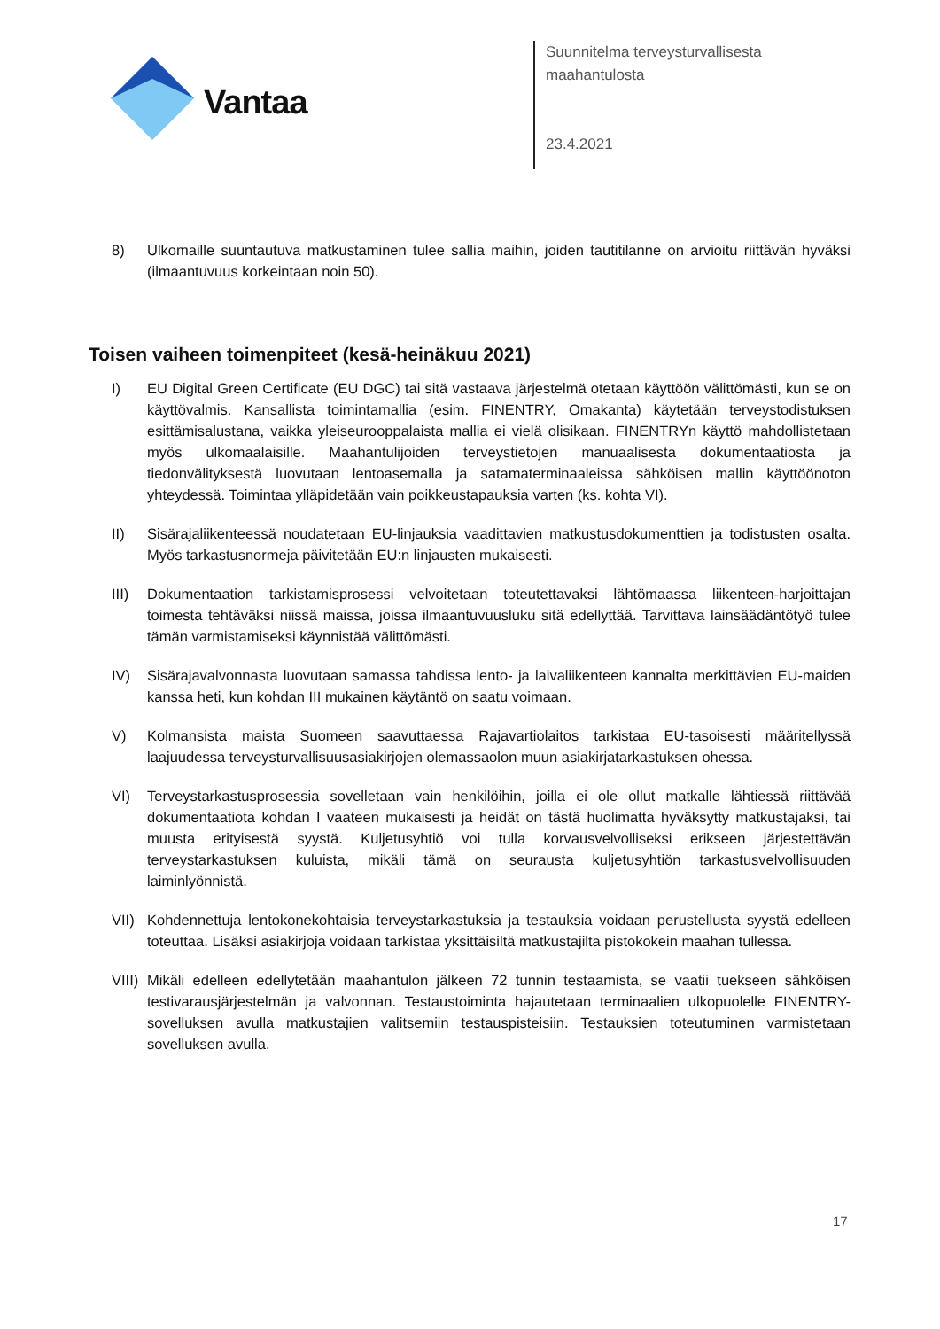Vantaa
Suunnitelma terveysturvallisesta
maahantulosta
23.4.2021
8) Ulkomaille suuntautuva matkustaminen tulee sallia maihin, joiden tautitilanne on arvioitu riittävän hyväksi (ilmaantuvuus korkeintaan noin 50).
Toisen vaiheen toimenpiteet (kesä-heinäkuu 2021)
I) EU Digital Green Certificate (EU DGC) tai sitä vastaava järjestelmä otetaan käyttöön välittömästi, kun se on käyttövalmis. Kansallista toimintamallia (esim. FINENTRY, Omakanta) käytetään terveystodistuksen esittämisalustana, vaikka yleiseurooppalaista mallia ei vielä olisikaan. FINENTRYn käyttö mahdollistetaan myös ulkomaalaisille. Maahantulijoiden terveystietojen manuaalisesta dokumentaatiosta ja tiedonvälityksestä luovutaan lentoasemalla ja satamaterminaaleissa sähköisen mallin käyttöönoton yhteydessä. Toimintaa ylläpidetään vain poikkeustapauksia varten (ks. kohta VI).
II) Sisärajaliikenteessä noudatetaan EU-linjauksia vaadittavien matkustusdokumenttien ja todistusten osalta. Myös tarkastusnormeja päivitetään EU:n linjausten mukaisesti.
III) Dokumentaation tarkistamisprosessi velvoitetaan toteutettavaksi lähtömaassa liikenteen-harjoittajan toimesta tehtäväksi niissä maissa, joissa ilmaantuvuusluku sitä edellyttää. Tarvittava lainsäädäntötyö tulee tämän varmistamiseksi käynnistää välittömästi.
IV) Sisärajavalvonnasta luovutaan samassa tahdissa lento- ja laivaliikenteen kannalta merkittävien EU-maiden kanssa heti, kun kohdan III mukainen käytäntö on saatu voimaan.
V) Kolmansista maista Suomeen saavuttaessa Rajavartiolaitos tarkistaa EU-tasoisesti määritellyssä laajuudessa terveysturvallisuusasiakirjojen olemassaolon muun asiakirjatarkastuksen ohessa.
VI) Terveystarkastusprosessia sovelletaan vain henkilöihin, joilla ei ole ollut matkalle lähtiessä riittävää dokumentaatiota kohdan I vaateen mukaisesti ja heidät on tästä huolimatta hyväksytty matkustajaksi, tai muusta erityisestä syystä. Kuljetusyhtiö voi tulla korvausvelvolliseksi erikseen järjestettävän terveystarkastuksen kuluista, mikäli tämä on seurausta kuljetusyhtiön tarkastusvelvollisuuden laiminlyönnistä.
VII) Kohdennettuja lentokonekohtaisia terveystarkastuksia ja testauksia voidaan perustellusta syystä edelleen toteuttaa. Lisäksi asiakirjoja voidaan tarkistaa yksittäisiltä matkustajilta pistokokein maahan tullessa.
VIII) Mikäli edelleen edellytetään maahantulon jälkeen 72 tunnin testaamista, se vaatii tuekseen sähköisen testivarausjärjestelmän ja valvonnan. Testaustoiminta hajautetaan terminaalien ulkopuolelle FINENTRY-sovelluksen avulla matkustajien valitsemiin testauspisteisiin. Testauksien toteutuminen varmistetaan sovelluksen avulla.
17